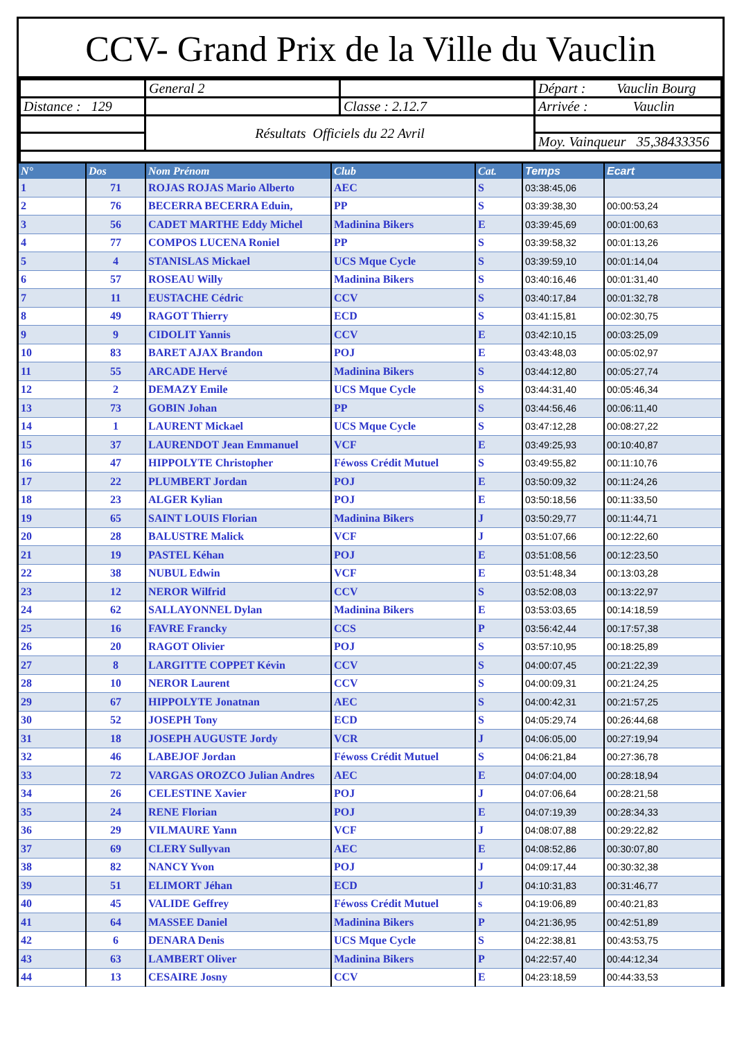CCV- Grand Prix de la Ville du Vauclin
| | General 2 | | Départ : Vauclin Bourg |
| Distance : 129 | | Classe : 2.12.7 | Arrivée : Vauclin |
| | Résultats Officiels du 22 Avril | | |
| | | | Moy. Vainqueur 35,38433356 |
| N° | Dos | Nom Prénom | Club | Cat. | Temps | Ecart |
| --- | --- | --- | --- | --- | --- | --- |
| 1 | 71 | ROJAS ROJAS Mario Alberto | AEC | S | 03:38:45,06 | |
| 2 | 76 | BECERRA BECERRA Eduin, | PP | S | 03:39:38,30 | 00:00:53,24 |
| 3 | 56 | CADET MARTHE Eddy Michel | Madinina Bikers | E | 03:39:45,69 | 00:01:00,63 |
| 4 | 77 | COMPOS LUCENA Roniel | PP | S | 03:39:58,32 | 00:01:13,26 |
| 5 | 4 | STANISLAS Mickael | UCS Mque Cycle | S | 03:39:59,10 | 00:01:14,04 |
| 6 | 57 | ROSEAU Willy | Madinina Bikers | S | 03:40:16,46 | 00:01:31,40 |
| 7 | 11 | EUSTACHE Cédric | CCV | S | 03:40:17,84 | 00:01:32,78 |
| 8 | 49 | RAGOT Thierry | ECD | S | 03:41:15,81 | 00:02:30,75 |
| 9 | 9 | CIDOLIT Yannis | CCV | E | 03:42:10,15 | 00:03:25,09 |
| 10 | 83 | BARET AJAX Brandon | POJ | E | 03:43:48,03 | 00:05:02,97 |
| 11 | 55 | ARCADE Hervé | Madinina Bikers | S | 03:44:12,80 | 00:05:27,74 |
| 12 | 2 | DEMAZY Emile | UCS Mque Cycle | S | 03:44:31,40 | 00:05:46,34 |
| 13 | 73 | GOBIN Johan | PP | S | 03:44:56,46 | 00:06:11,40 |
| 14 | 1 | LAURENT Mickael | UCS Mque Cycle | S | 03:47:12,28 | 00:08:27,22 |
| 15 | 37 | LAURENDOT Jean Emmanuel | VCF | E | 03:49:25,93 | 00:10:40,87 |
| 16 | 47 | HIPPOLYTE Christopher | Féwoss Crédit Mutuel | S | 03:49:55,82 | 00:11:10,76 |
| 17 | 22 | PLUMBERT Jordan | POJ | E | 03:50:09,32 | 00:11:24,26 |
| 18 | 23 | ALGER Kylian | POJ | E | 03:50:18,56 | 00:11:33,50 |
| 19 | 65 | SAINT LOUIS Florian | Madinina Bikers | J | 03:50:29,77 | 00:11:44,71 |
| 20 | 28 | BALUSTRE Malick | VCF | J | 03:51:07,66 | 00:12:22,60 |
| 21 | 19 | PASTEL Kéhan | POJ | E | 03:51:08,56 | 00:12:23,50 |
| 22 | 38 | NUBUL Edwin | VCF | E | 03:51:48,34 | 00:13:03,28 |
| 23 | 12 | NEROR Wilfrid | CCV | S | 03:52:08,03 | 00:13:22,97 |
| 24 | 62 | SALLAYONNEL Dylan | Madinina Bikers | E | 03:53:03,65 | 00:14:18,59 |
| 25 | 16 | FAVRE Francky | CCS | P | 03:56:42,44 | 00:17:57,38 |
| 26 | 20 | RAGOT Olivier | POJ | S | 03:57:10,95 | 00:18:25,89 |
| 27 | 8 | LARGITTE COPPET Kévin | CCV | S | 04:00:07,45 | 00:21:22,39 |
| 28 | 10 | NEROR Laurent | CCV | S | 04:00:09,31 | 00:21:24,25 |
| 29 | 67 | HIPPOLYTE Jonatnan | AEC | S | 04:00:42,31 | 00:21:57,25 |
| 30 | 52 | JOSEPH Tony | ECD | S | 04:05:29,74 | 00:26:44,68 |
| 31 | 18 | JOSEPH AUGUSTE Jordy | VCR | J | 04:06:05,00 | 00:27:19,94 |
| 32 | 46 | LABEJOF Jordan | Féwoss Crédit Mutuel | S | 04:06:21,84 | 00:27:36,78 |
| 33 | 72 | VARGAS OROZCO Julian Andres | AEC | E | 04:07:04,00 | 00:28:18,94 |
| 34 | 26 | CELESTINE Xavier | POJ | J | 04:07:06,64 | 00:28:21,58 |
| 35 | 24 | RENE Florian | POJ | E | 04:07:19,39 | 00:28:34,33 |
| 36 | 29 | VILMAURE Yann | VCF | J | 04:08:07,88 | 00:29:22,82 |
| 37 | 69 | CLERY Sullyvan | AEC | E | 04:08:52,86 | 00:30:07,80 |
| 38 | 82 | NANCY Yvon | POJ | J | 04:09:17,44 | 00:30:32,38 |
| 39 | 51 | ELIMORT Jéhan | ECD | J | 04:10:31,83 | 00:31:46,77 |
| 40 | 45 | VALIDE Geffrey | Féwoss Crédit Mutuel | s | 04:19:06,89 | 00:40:21,83 |
| 41 | 64 | MASSEE Daniel | Madinina Bikers | P | 04:21:36,95 | 00:42:51,89 |
| 42 | 6 | DENARA Denis | UCS Mque Cycle | S | 04:22:38,81 | 00:43:53,75 |
| 43 | 63 | LAMBERT Oliver | Madinina Bikers | P | 04:22:57,40 | 00:44:12,34 |
| 44 | 13 | CESAIRE Josny | CCV | E | 04:23:18,59 | 00:44:33,53 |